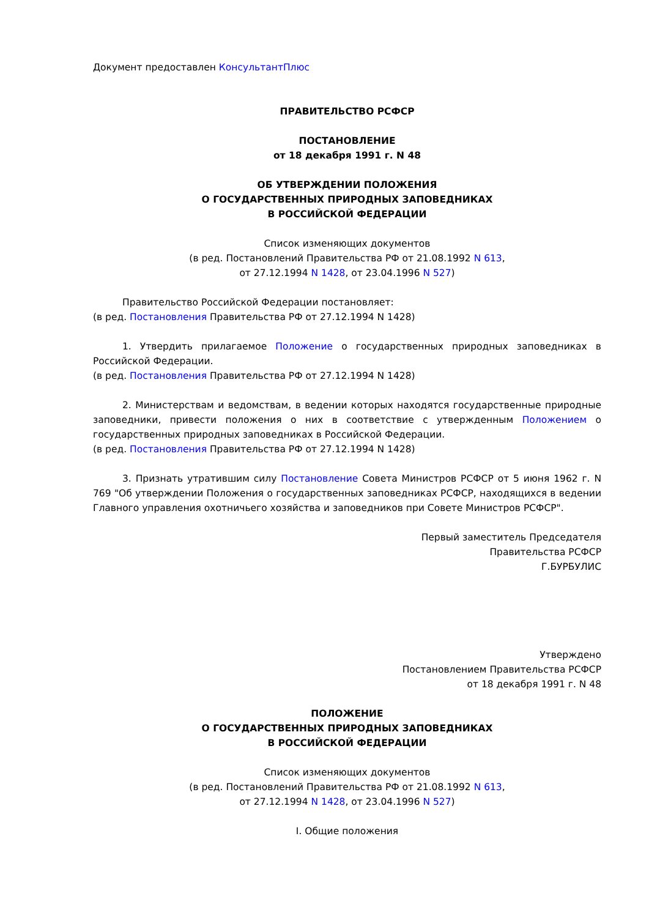Документ предоставлен КонсультантПлюс
ПРАВИТЕЛЬСТВО РСФСР
ПОСТАНОВЛЕНИЕ
от 18 декабря 1991 г. N 48
ОБ УТВЕРЖДЕНИИ ПОЛОЖЕНИЯ
О ГОСУДАРСТВЕННЫХ ПРИРОДНЫХ ЗАПОВЕДНИКАХ
В РОССИЙСКОЙ ФЕДЕРАЦИИ
Список изменяющих документов
(в ред. Постановлений Правительства РФ от 21.08.1992 N 613,
от 27.12.1994 N 1428, от 23.04.1996 N 527)
Правительство Российской Федерации постановляет:
(в ред. Постановления Правительства РФ от 27.12.1994 N 1428)
1. Утвердить прилагаемое Положение о государственных природных заповедниках в Российской Федерации.
(в ред. Постановления Правительства РФ от 27.12.1994 N 1428)
2. Министерствам и ведомствам, в ведении которых находятся государственные природные заповедники, привести положения о них в соответствие с утвержденным Положением о государственных природных заповедниках в Российской Федерации.
(в ред. Постановления Правительства РФ от 27.12.1994 N 1428)
3. Признать утратившим силу Постановление Совета Министров РСФСР от 5 июня 1962 г. N 769 "Об утверждении Положения о государственных заповедниках РСФСР, находящихся в ведении Главного управления охотничьего хозяйства и заповедников при Совете Министров РСФСР".
Первый заместитель Председателя
Правительства РСФСР
Г.БУРБУЛИС
Утверждено
Постановлением Правительства РСФСР
от 18 декабря 1991 г. N 48
ПОЛОЖЕНИЕ
О ГОСУДАРСТВЕННЫХ ПРИРОДНЫХ ЗАПОВЕДНИКАХ
В РОССИЙСКОЙ ФЕДЕРАЦИИ
Список изменяющих документов
(в ред. Постановлений Правительства РФ от 21.08.1992 N 613,
от 27.12.1994 N 1428, от 23.04.1996 N 527)
I. Общие положения